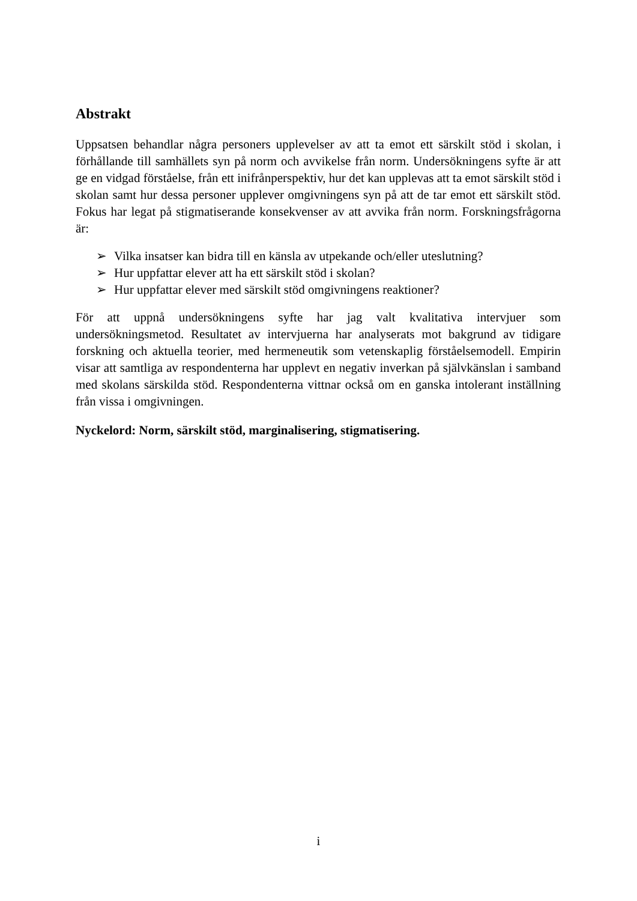Abstrakt
Uppsatsen behandlar några personers upplevelser av att ta emot ett särskilt stöd i skolan, i förhållande till samhällets syn på norm och avvikelse från norm. Undersökningens syfte är att ge en vidgad förståelse, från ett inifrånperspektiv, hur det kan upplevas att ta emot särskilt stöd i skolan samt hur dessa personer upplever omgivningens syn på att de tar emot ett särskilt stöd. Fokus har legat på stigmatiserande konsekvenser av att avvika från norm. Forskningsfrågorna är:
➢ Vilka insatser kan bidra till en känsla av utpekande och/eller uteslutning?
➢ Hur uppfattar elever att ha ett särskilt stöd i skolan?
➢ Hur uppfattar elever med särskilt stöd omgivningens reaktioner?
För att uppnå undersökningens syfte har jag valt kvalitativa intervjuer som undersökningsmetod. Resultatet av intervjuerna har analyserats mot bakgrund av tidigare forskning och aktuella teorier, med hermeneutik som vetenskaplig förståelsemodell. Empirin visar att samtliga av respondenterna har upplevt en negativ inverkan på självkänslan i samband med skolans särskilda stöd. Respondenterna vittnar också om en ganska intolerant inställning från vissa i omgivningen.
Nyckelord: Norm, särskilt stöd, marginalisering, stigmatisering.
i